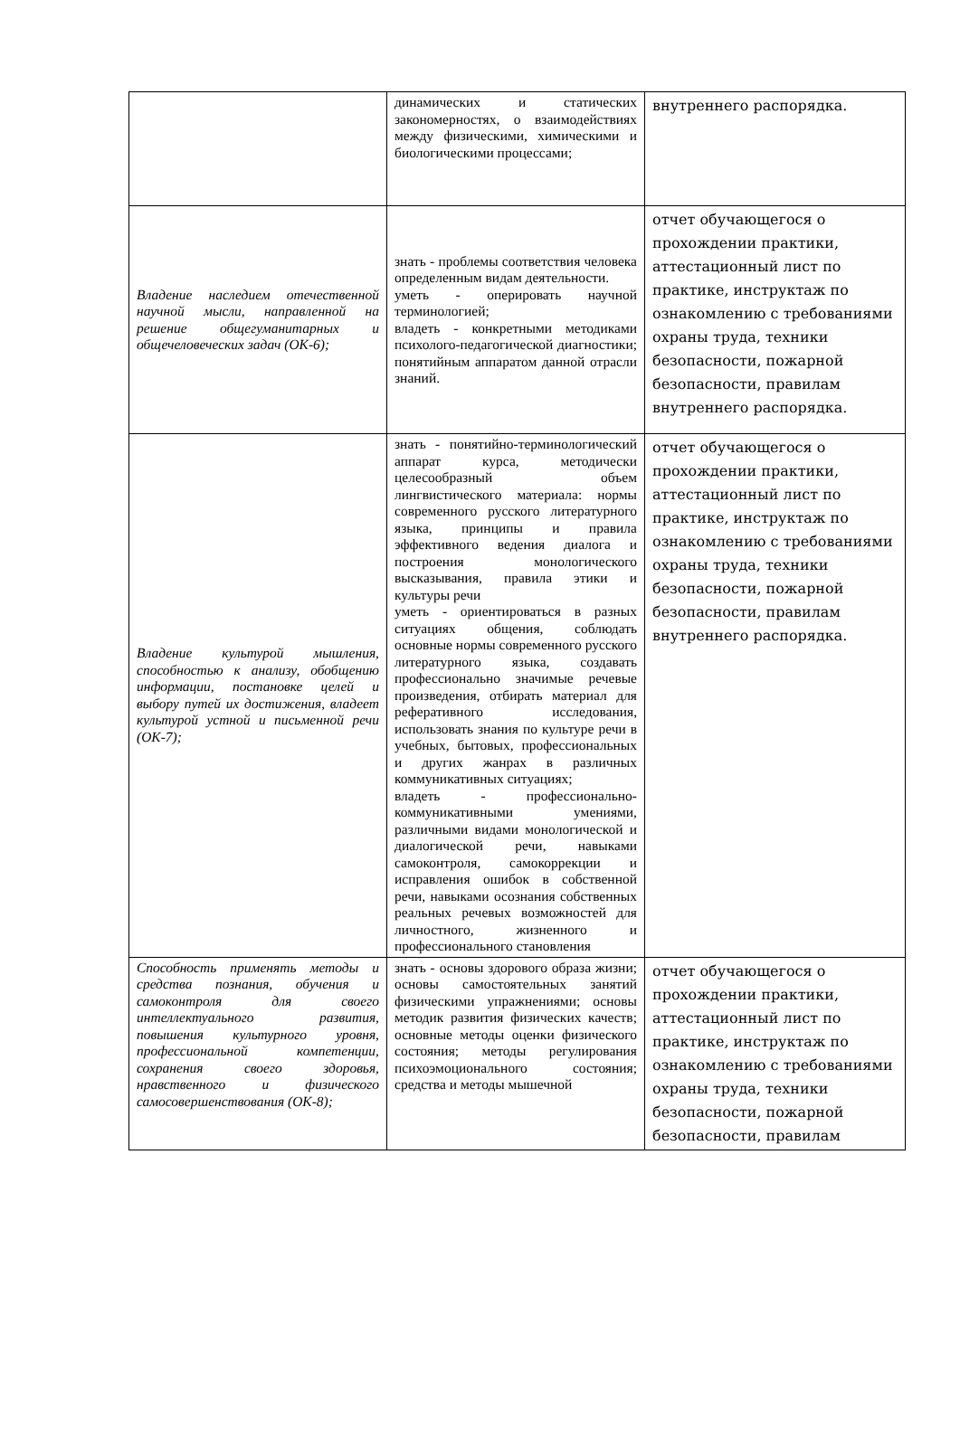| | динамических и статических закономерностях, о взаимодействиях между физическими, химическими и биологическими процессами; | внутреннего распорядка. |
| Владение наследием отечественной научной мысли, направленной на решение общегуманитарных и общечеловеческих задач (ОК-6); | знать - проблемы соответствия человека определенным видам деятельности. уметь - оперировать научной терминологией; владеть - конкретными методиками психолого-педагогической диагностики; понятийным аппаратом данной отрасли знаний. | отчет обучающегося о прохождении практики, аттестационный лист по практике, инструктаж по ознакомлению с требованиями охраны труда, техники безопасности, пожарной безопасности, правилам внутреннего распорядка. |
| Владение культурой мышления, способностью к анализу, обобщению информации, постановке целей и выбору путей их достижения, владеет культурой устной и письменной речи (ОК-7); | знать - понятийно-терминологический аппарат курса, методически целесообразный объем лингвистического материала: нормы современного русского литературного языка, принципы и правила эффективного ведения диалога и построения монологического высказывания, правила этики и культуры речи уметь - ориентироваться в разных ситуациях общения, соблюдать основные нормы современного русского литературного языка, создавать профессионально значимые речевые произведения, отбирать материал для реферативного исследования, использовать знания по культуре речи в учебных, бытовых, профессиональных и других жанрах в различных коммуникативных ситуациях; владеть - профессионально-коммуникативными умениями, различными видами монологической и диалогической речи, навыками самоконтроля, самокоррекции и исправления ошибок в собственной речи, навыками осознания собственных реальных речевых возможностей для личностного, жизненного и профессионального становления | отчет обучающегося о прохождении практики, аттестационный лист по практике, инструктаж по ознакомлению с требованиями охраны труда, техники безопасности, пожарной безопасности, правилам внутреннего распорядка. |
| Способность применять методы и средства познания, обучения и самоконтроля для своего интеллектуального развития, повышения культурного уровня, профессиональной компетенции, сохранения своего здоровья, нравственного и физического самосовершенствования (ОК-8); | знать - основы здорового образа жизни; основы самостоятельных занятий физическими упражнениями; основы методик развития физических качеств; основные методы оценки физического состояния; методы регулирования психоэмоционального состояния; средства и методы мышечной | отчет обучающегося о прохождении практики, аттестационный лист по практике, инструктаж по ознакомлению с требованиями охраны труда, техники безопасности, пожарной безопасности, правилам |